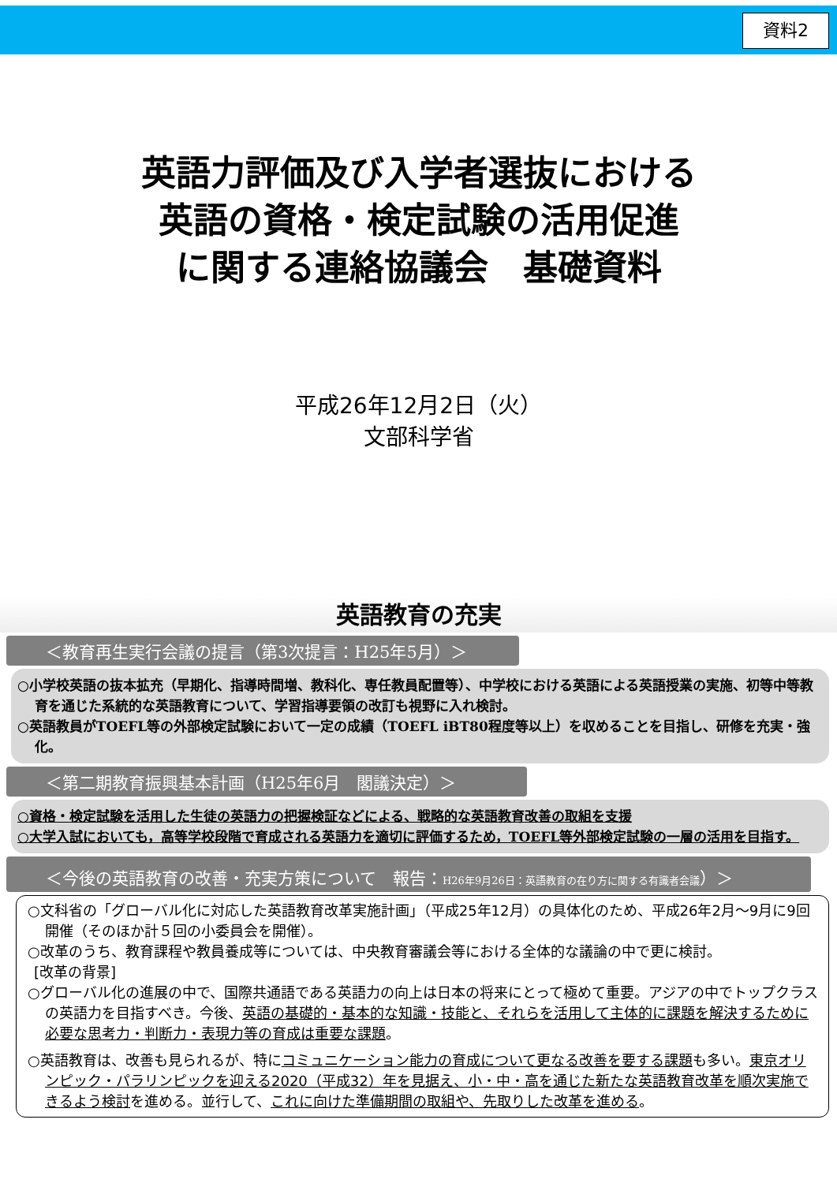資料2
英語力評価及び入学者選抜における
英語の資格・検定試験の活用促進
に関する連絡協議会　基礎資料
平成26年12月2日（火）
文部科学省
英語教育の充実
＜教育再生実行会議の提言（第3次提言：H25年5月）＞
○小学校英語の抜本拡充（早期化、指導時間増、教科化、専任教員配置等）、中学校における英語による英語授業の実施、初等中等教育を通じた系統的な英語教育について、学習指導要領の改訂も視野に入れ検討。
○英語教員がTOEFL等の外部検定試験において一定の成績（TOEFL iBT80程度等以上）を収めることを目指し、研修を充実・強化。
＜第二期教育振興基本計画（H25年6月　閣議決定）＞
○資格・検定試験を活用した生徒の英語力の把握検証などによる、戦略的な英語教育改善の取組を支援
○大学入試においても，高等学校段階で育成される英語力を適切に評価するため，TOEFL等外部検定試験の一層の活用を目指す。
＜今後の英語教育の改善・充実方策について　報告：H26年9月26日：英語教育の在り方に関する有識者会議）＞
○文科省の「グローバル化に対応した英語教育改革実施計画」（平成25年12月）の具体化のため、平成26年2月～9月に9回開催（そのほか計５回の小委員会を開催）。
○改革のうち、教育課程や教員養成等については、中央教育審議会等における全体的な議論の中で更に検討。
[改革の背景]
○グローバル化の進展の中で、国際共通語である英語力の向上は日本の将来にとって極めて重要。アジアの中でトップクラスの英語力を目指すべき。今後、英語の基礎的・基本的な知識・技能と、それらを活用して主体的に課題を解決するために必要な思考力・判断力・表現力等の育成は重要な課題。
○英語教育は、改善も見られるが、特にコミュニケーション能力の育成について更なる改善を要する課題も多い。東京オリンピック・パラリンピックを迎える2020（平成32）年を見据え、小・中・高を通じた新たな英語教育改革を順次実施できるよう検討を進める。並行して、これに向けた準備期間の取組や、先取りした改革を進める。